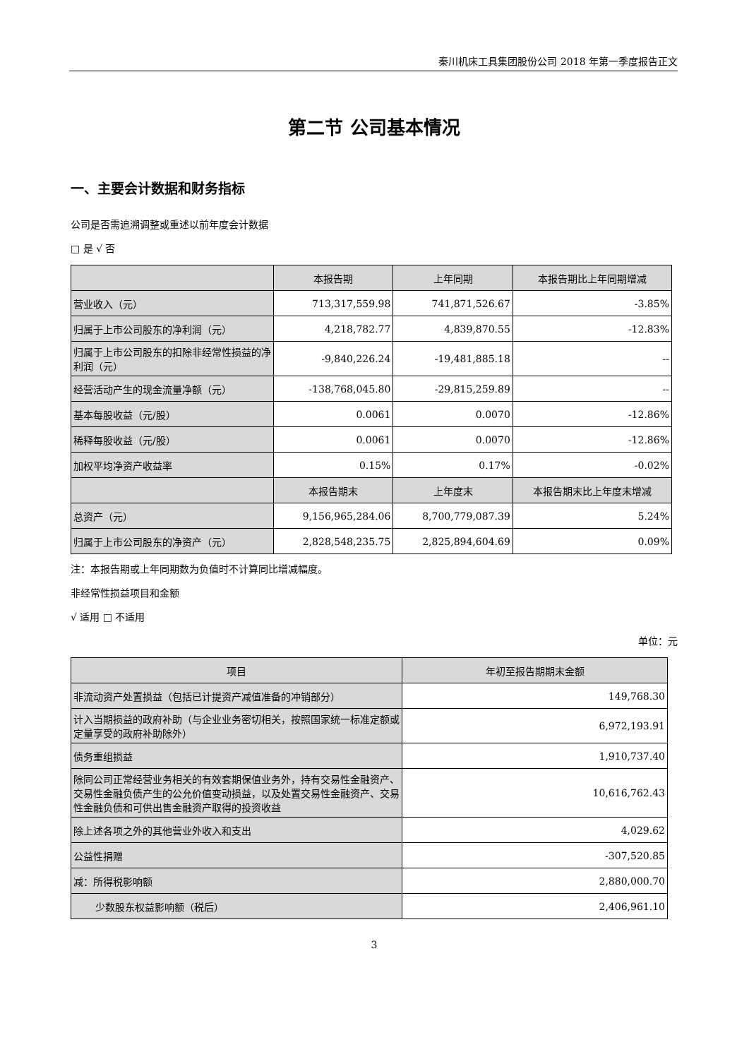秦川机床工具集团股份公司 2018 年第一季度报告正文
第二节 公司基本情况
一、主要会计数据和财务指标
公司是否需追溯调整或重述以前年度会计数据
□ 是 √ 否
| | 本报告期 | 上年同期 | 本报告期比上年同期增减 |
| --- | --- | --- | --- |
| 营业收入（元） | 713,317,559.98 | 741,871,526.67 | -3.85% |
| 归属于上市公司股东的净利润（元） | 4,218,782.77 | 4,839,870.55 | -12.83% |
| 归属于上市公司股东的扣除非经常性损益的净利润（元） | -9,840,226.24 | -19,481,885.18 | -- |
| 经营活动产生的现金流量净额（元） | -138,768,045.80 | -29,815,259.89 | -- |
| 基本每股收益（元/股） | 0.0061 | 0.0070 | -12.86% |
| 稀释每股收益（元/股） | 0.0061 | 0.0070 | -12.86% |
| 加权平均净资产收益率 | 0.15% | 0.17% | -0.02% |
| | 本报告期末 | 上年度末 | 本报告期末比上年度末增减 |
| 总资产（元） | 9,156,965,284.06 | 8,700,779,087.39 | 5.24% |
| 归属于上市公司股东的净资产（元） | 2,828,548,235.75 | 2,825,894,604.69 | 0.09% |
注：本报告期或上年同期数为负值时不计算同比增减幅度。
非经常性损益项目和金额
√ 适用 □ 不适用
单位：元
| 项目 | 年初至报告期期末金额 |
| --- | --- |
| 非流动资产处置损益（包括已计提资产减值准备的冲销部分） | 149,768.30 |
| 计入当期损益的政府补助（与企业业务密切相关，按照国家统一标准定额或定量享受的政府补助除外） | 6,972,193.91 |
| 债务重组损益 | 1,910,737.40 |
| 除同公司正常经营业务相关的有效套期保值业务外，持有交易性金融资产、交易性金融负债产生的公允价值变动损益，以及处置交易性金融资产、交易性金融负债和可供出售金融资产取得的投资收益 | 10,616,762.43 |
| 除上述各项之外的其他营业外收入和支出 | 4,029.62 |
| 公益性捐赠 | -307,520.85 |
| 减：所得税影响额 | 2,880,000.70 |
| 少数股东权益影响额（税后） | 2,406,961.10 |
3